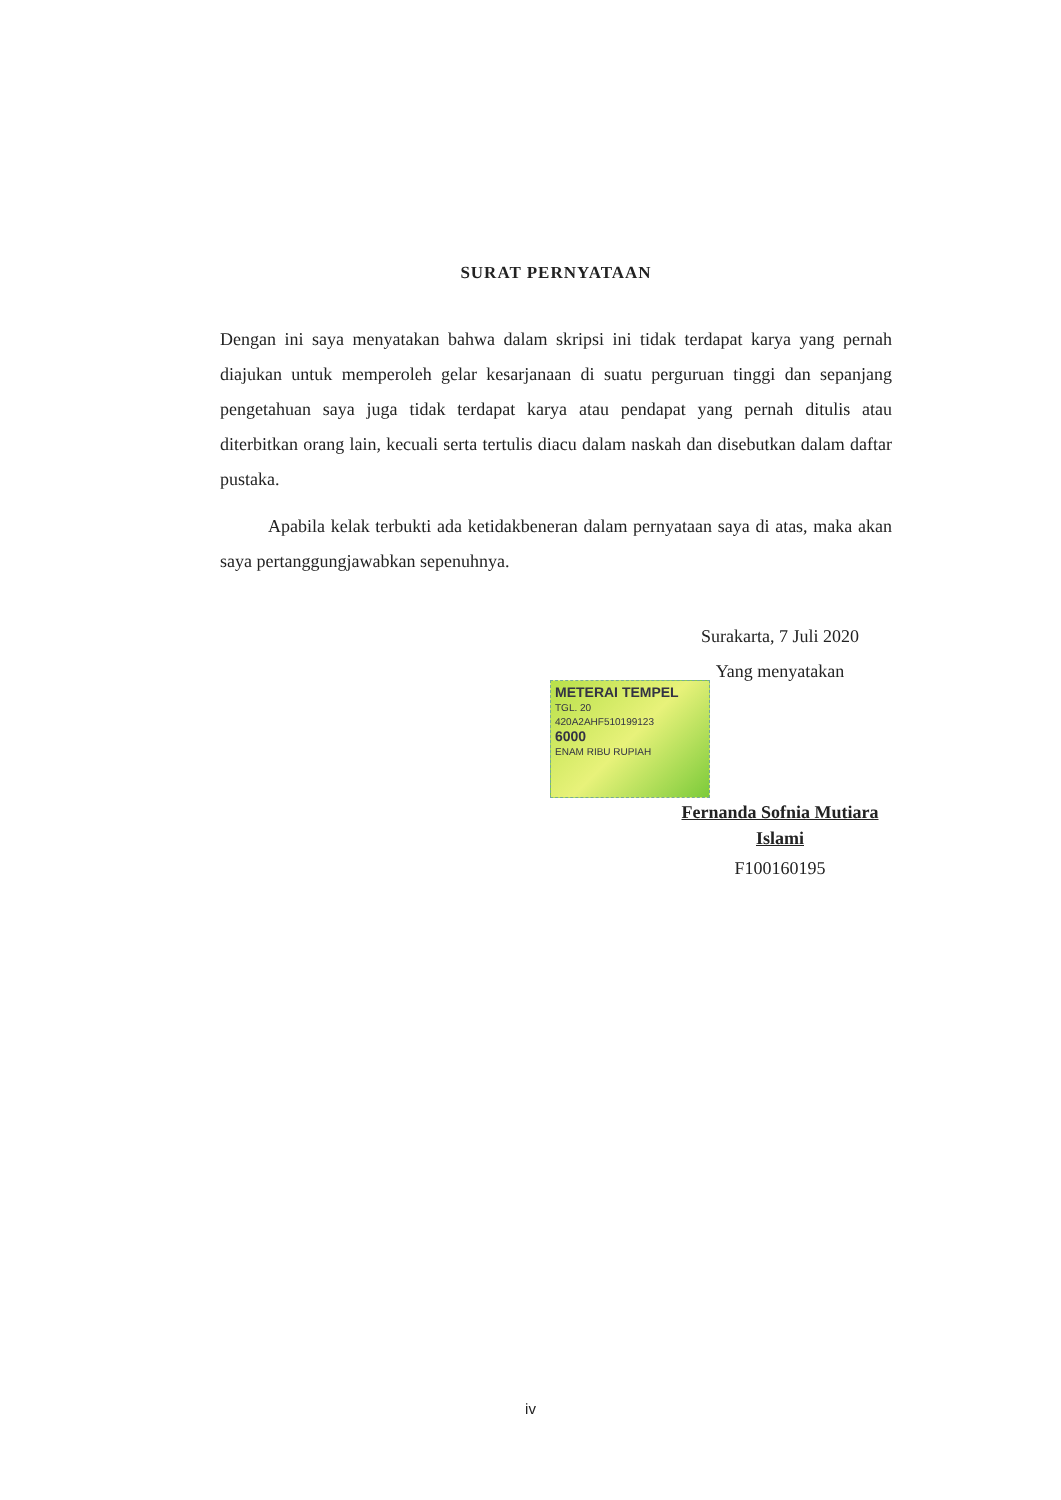SURAT PERNYATAAN
Dengan ini saya menyatakan bahwa dalam skripsi ini tidak terdapat karya yang pernah diajukan untuk memperoleh gelar kesarjanaan di suatu perguruan tinggi dan sepanjang pengetahuan saya juga tidak terdapat karya atau pendapat yang pernah ditulis atau diterbitkan orang lain, kecuali serta tertulis diacu dalam naskah dan disebutkan dalam daftar pustaka.
Apabila kelak terbukti ada ketidakbeneran dalam pernyataan saya di atas, maka akan saya pertanggungjawabkan sepenuhnya.
Surakarta, 7 Juli 2020
Yang menyatakan
METERAI TEMPEL
TGL. 20
420A2AHF510199123
6000
ENAM RIBU RUPIAH
Fernanda Sofnia Mutiara Islami
F100160195
iv